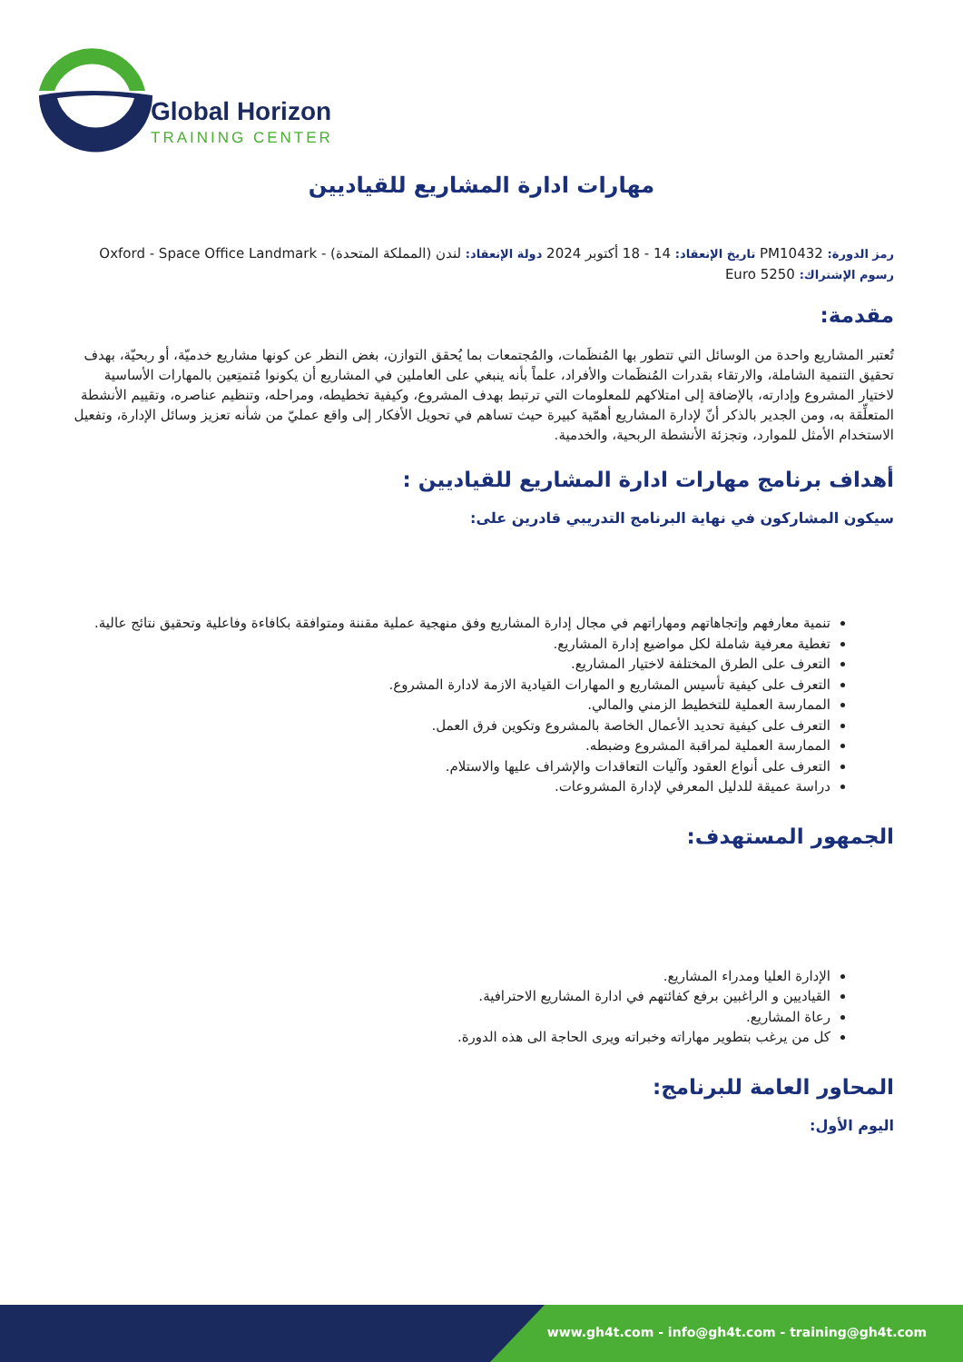Global Horizon
TRAINING CENTER
مهارات ادارة المشاريع للقياديين
رمز الدورة: PM10432 تاريخ الإنعقاد: 14 - 18 أكتوبر 2024 دولة الإنعقاد: لندن (المملكة المتحدة) - Oxford - Space Office Landmark
رسوم الإشتراك: 5250 Euro
مقدمة:
تُعتبر المشاريع واحدة من الوسائل التي تتطور بها المُنظَمات، والمُجتمعات بما يُحقق التوازن، بغض النظر عن كونها مشاريع خدميّة، أو ربحيّة، بهدف تحقيق التنمية الشاملة، والارتقاء بقدرات المُنظَمات والأفراد، علماً بأنه ينبغي على العاملين في المشاريع أن يكونوا مُتمتِعين بالمهارات الأساسية لاختيار المشروع وإدارته، بالإضافة إلى امتلاكهم للمعلومات التي ترتبط بهدف المشروع، وكيفية تخطيطه، ومراحله، وتنظيم عناصره، وتقييم الأنشطة المتعلِّقة به، ومن الجدير بالذكر أنّ لإدارة المشاريع أهمّية كبيرة حيث تساهم في تحويل الأفكار إلى واقع عمليّ من شأنه تعزيز وسائل الإدارة، وتفعيل الاستخدام الأمثل للموارد، وتجزئة الأنشطة الربحية، والخدمية.
أهداف برنامج مهارات ادارة المشاريع للقياديين :
سيكون المشاركون في نهاية البرنامج التدريبي قادرين على:
تنمية معارفهم وإتجاهاتهم ومهاراتهم في مجال إدارة المشاريع وفق منهجية عملية مقننة ومتوافقة بكافاءة وفاعلية وتحقيق نتائج عالية.
تغطية معرفية شاملة لكل مواضيع إدارة المشاريع.
التعرف على الطرق المختلفة لاختيار المشاريع.
التعرف على كيفية تأسيس المشاريع و المهارات القيادية الازمة لادارة المشروع.
الممارسة العملية للتخطيط الزمني والمالي.
التعرف على كيفية تحديد الأعمال الخاصة بالمشروع وتكوين فرق العمل.
الممارسة العملية لمراقبة المشروع وضبطه.
التعرف على أنواع العقود وآليات التعاقدات والإشراف عليها والاستلام.
دراسة عميقة للدليل المعرفي لإدارة المشروعات.
الجمهور المستهدف:
الإدارة العليا ومدراء المشاريع.
القياديين و الراغبين برفع كفائتهم في ادارة المشاريع الاحترافية.
رعاة المشاريع.
كل من يرغب بتطوير مهاراته وخبراته ويرى الحاجة الى هذه الدورة.
المحاور العامة للبرنامج:
اليوم الأول:
www.gh4t.com - info@gh4t.com - training@gh4t.com